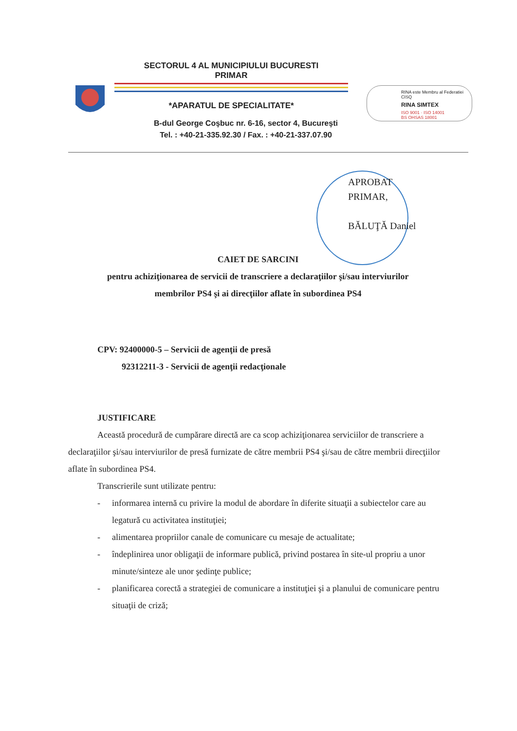SECTORUL 4 AL MUNICIPIULUI BUCURESTI
PRIMAR
*APARATUL DE SPECIALITATE*
B-dul George Coşbuc nr. 6-16, sector 4, Bucureşti
Tel. : +40-21-335.92.30 / Fax. : +40-21-337.07.90
RINA este Membru al Federatiei CISQ
RINA SIMTEX
ISO 9001 · ISO 14001
BS OHSAS 18001
APROBAT
PRIMAR,
BĂLUŢĂ Daniel
CAIET DE SARCINI
pentru achiziţionarea de servicii de transcriere a declaraţiilor şi/sau interviurilor
membrilor PS4 şi ai direcţiilor aflate în subordinea PS4
CPV: 92400000-5 – Servicii de agenţii de presă
92312211-3 - Servicii de agenţii redacţionale
JUSTIFICARE
Această procedură de cumpărare directă are ca scop achiziţionarea serviciilor de transcriere a declaraţiilor şi/sau interviurilor de presă furnizate de către membrii PS4 şi/sau de către membrii direcţiilor aflate în subordinea PS4.
Transcrierile sunt utilizate pentru:
- informarea internă cu privire la modul de abordare în diferite situaţii a subiectelor care au legatură cu activitatea instituţiei;
- alimentarea propriilor canale de comunicare cu mesaje de actualitate;
- îndeplinirea unor obligaţii de informare publică, privind postarea în site-ul propriu a unor minute/sinteze ale unor şedinţe publice;
- planificarea corectă a strategiei de comunicare a instituţiei şi a planului de comunicare pentru situaţii de criză;